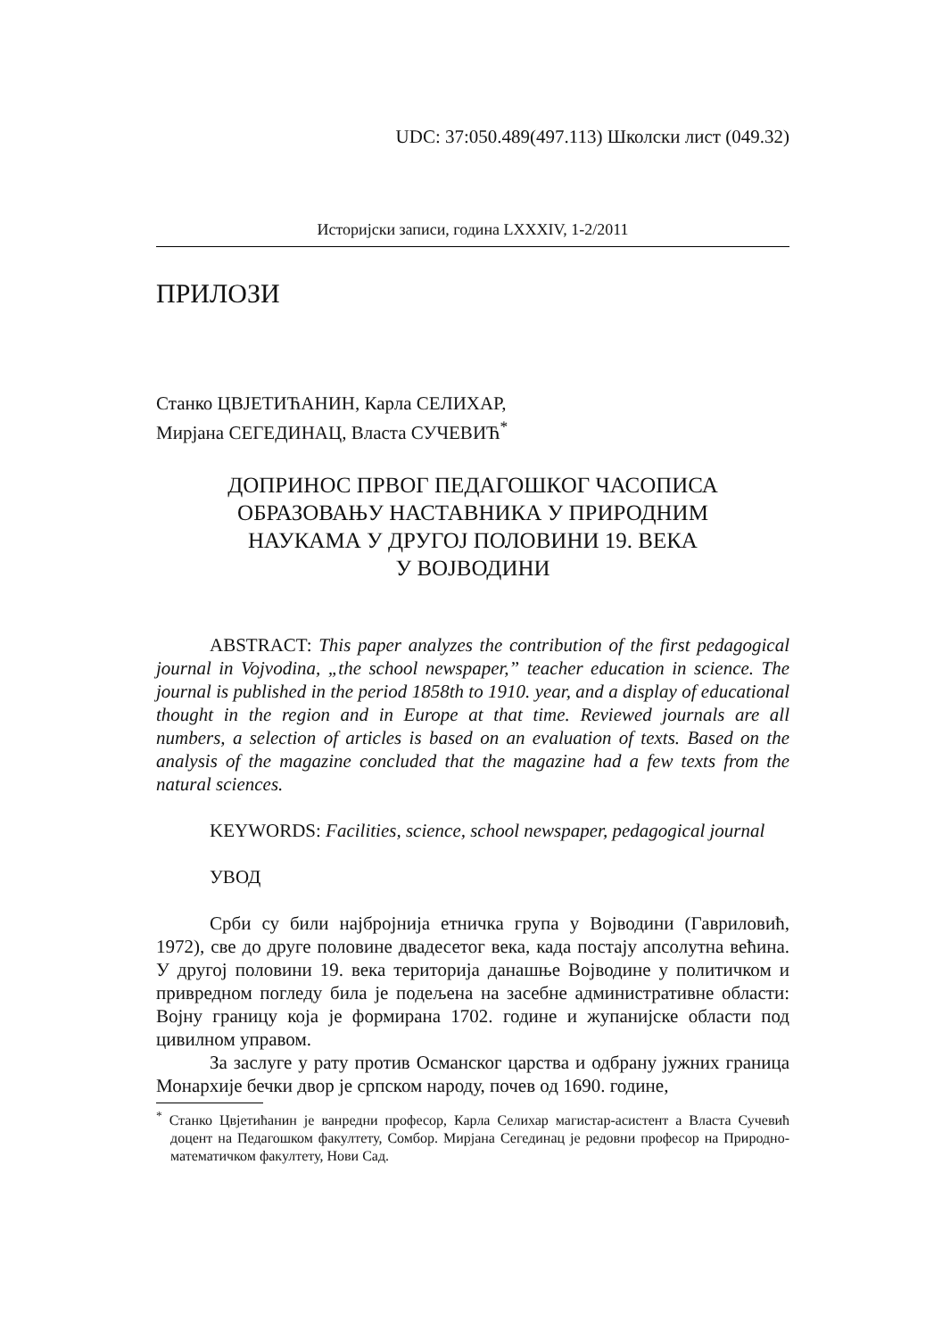UDC: 37:050.489(497.113) Школски лист (049.32)
Историјски записи, година LXXXIV, 1-2/2011
ПРИЛОЗИ
Станко ЦВЈЕТИЋАНИН, Карла СЕЛИХАР,
Мирјана СЕГЕДИНАЦ, Власта СУЧЕВИЋ<sup>*</sup>
ДОПРИНОС ПРВОГ ПЕДАГОШКОГ ЧАСОПИСА
ОБРАЗОВАЊУ НАСТАВНИКА У ПРИРОДНИМ
НАУКАМА У ДРУГОЈ ПОЛОВИНИ 19. ВЕКА
У ВОЈВОДИНИ
ABSTRACT: This paper analyzes the contribution of the first pedagogical journal in Vojvodina, „the school newspaper,” teacher education in science. The journal is published in the period 1858th to 1910. year, and a display of educational thought in the region and in Europe at that time. Reviewed journals are all numbers, a selection of articles is based on an evaluation of texts. Based on the analysis of the magazine concluded that the magazine had a few texts from the natural sciences.
KEYWORDS: Facilities, science, school newspaper, pedagogical journal
УВОД
Срби су били најбројнија етничка група у Војводини (Гавриловић, 1972), све до друге половине двадесетог века, када постају апсолутна већина. У другој половини 19. века територија данашње Војводине у политичком и привредном погледу била је подељена на засебне административне области: Војну границу која је формирана 1702. године и жупанијске области под цивилном управом.
За заслуге у рату против Османског царства и одбрану јужних граница Монархије бечки двор је српском народу, почев од 1690. године,
<sup>*</sup> Станко Цвјетићанин је ванредни професор, Карла Селихар магистар-асистент а Власта Сучевић доцент на Педагошком факултету, Сомбор. Мирјана Сегединац је редовни професор на Природно-математичком факултету, Нови Сад.